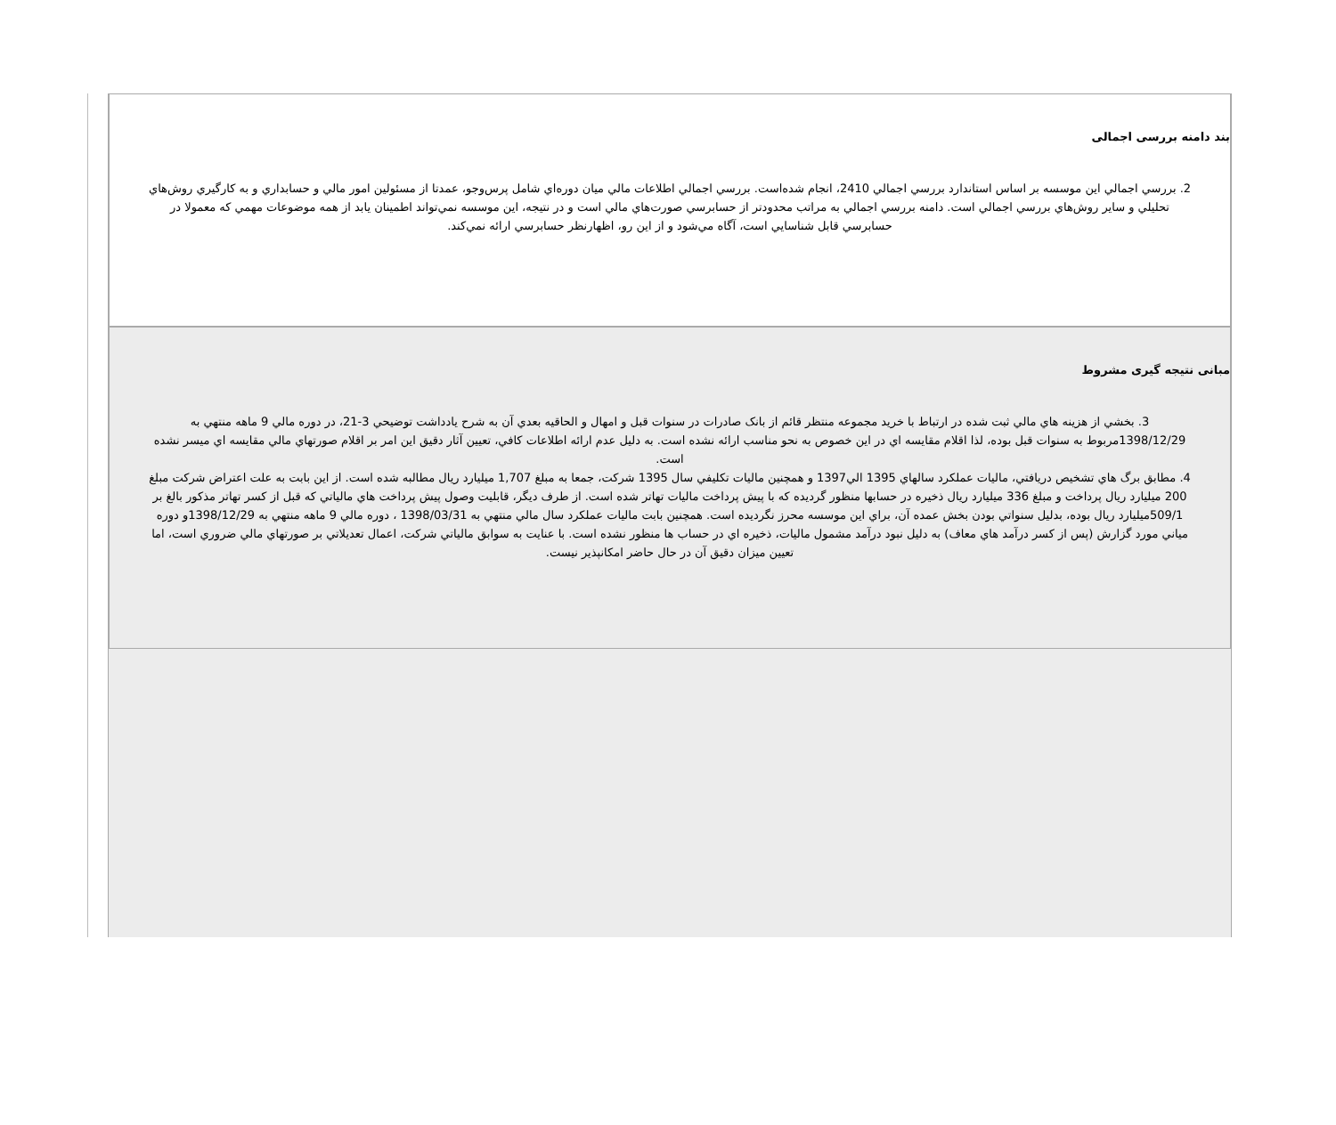بند دامنه بررسی اجمالی
2. بررسي اجمالي اين موسسه بر اساس استاندارد بررسي اجمالي 2410، انجام شده‌است. بررسي اجمالي اطلاعات مالي ميان دوره‌اي شامل پرس‌وجو، عمدتا از مسئولين امور مالي و حسابداري و به كارگيري روش‌هاي تحليلي و ساير روش‌هاي بررسي اجمالي است. دامنه بررسي اجمالي به مراتب محدودتر از حسابرسي صورت‌هاي مالي است و در نتيجه، اين موسسه نمي‌تواند اطمينان يابد از همه موضوعات مهمي كه معمولا در حسابرسي قابل شناسايي است، آگاه مي‌شود و از اين رو، اظهارنظر حسابرسي ارائه نمي‌كند.
مبانی نتیجه گیری مشروط
3. بخشي از هزينه هاي مالي ثبت شده در ارتباط با خريد مجموعه منتظر قائم از بانک صادرات در سنوات قبل و امهال و الحاقيه بعدي آن به شرح يادداشت توضيحي 3-21، در دوره مالي 9 ماهه منتهي به 1398/12/29مربوط به سنوات قبل بوده، لذا اقلام مقايسه اي در اين خصوص به نحو مناسب ارائه نشده است. به دليل عدم ارائه اطلاعات كافي، تعيين آثار دقيق اين امر بر اقلام صورتهاي مالي مقايسه اي ميسر نشده است.
4. مطابق برگ هاي تشخيص دريافتي، ماليات عملکرد سالهاي 1395 الي1397 و همچنين ماليات تكليفي سال 1395 شرکت، جمعا به مبلغ 1,707 ميليارد ريال مطالبه شده است. از اين بابت به علت اعتراض شرکت مبلغ 200 ميليارد ريال پرداخت و مبلغ 336 ميليارد ريال ذخيره در حسابها منظور گرديده که با پيش پرداخت ماليات تهاتر شده است. از طرف ديگر، قابليت وصول پيش پرداخت هاي مالياتي که قبل از كسر تهاتر مذكور بالغ بر 509/1ميليارد ريال بوده، بدليل سنواتي بودن بخش عمده آن، براي اين موسسه محرز نگرديده است. همچنين بابت ماليات عملكرد سال مالي منتهي به 1398/03/31 ، دوره مالي 9 ماهه منتهي به 1398/12/29و دوره مياني مورد گزارش (پس از كسر درآمد هاي معاف) به دليل نبود درآمد مشمول ماليات، ذخيره اي در حساب ها منظور نشده است. با عنايت به سوابق مالياتي شرکت، اعمال تعديلاتي بر صورتهاي مالي ضروري است، اما تعيين ميزان دقيق آن در حال حاضر امكانپذير نيست.